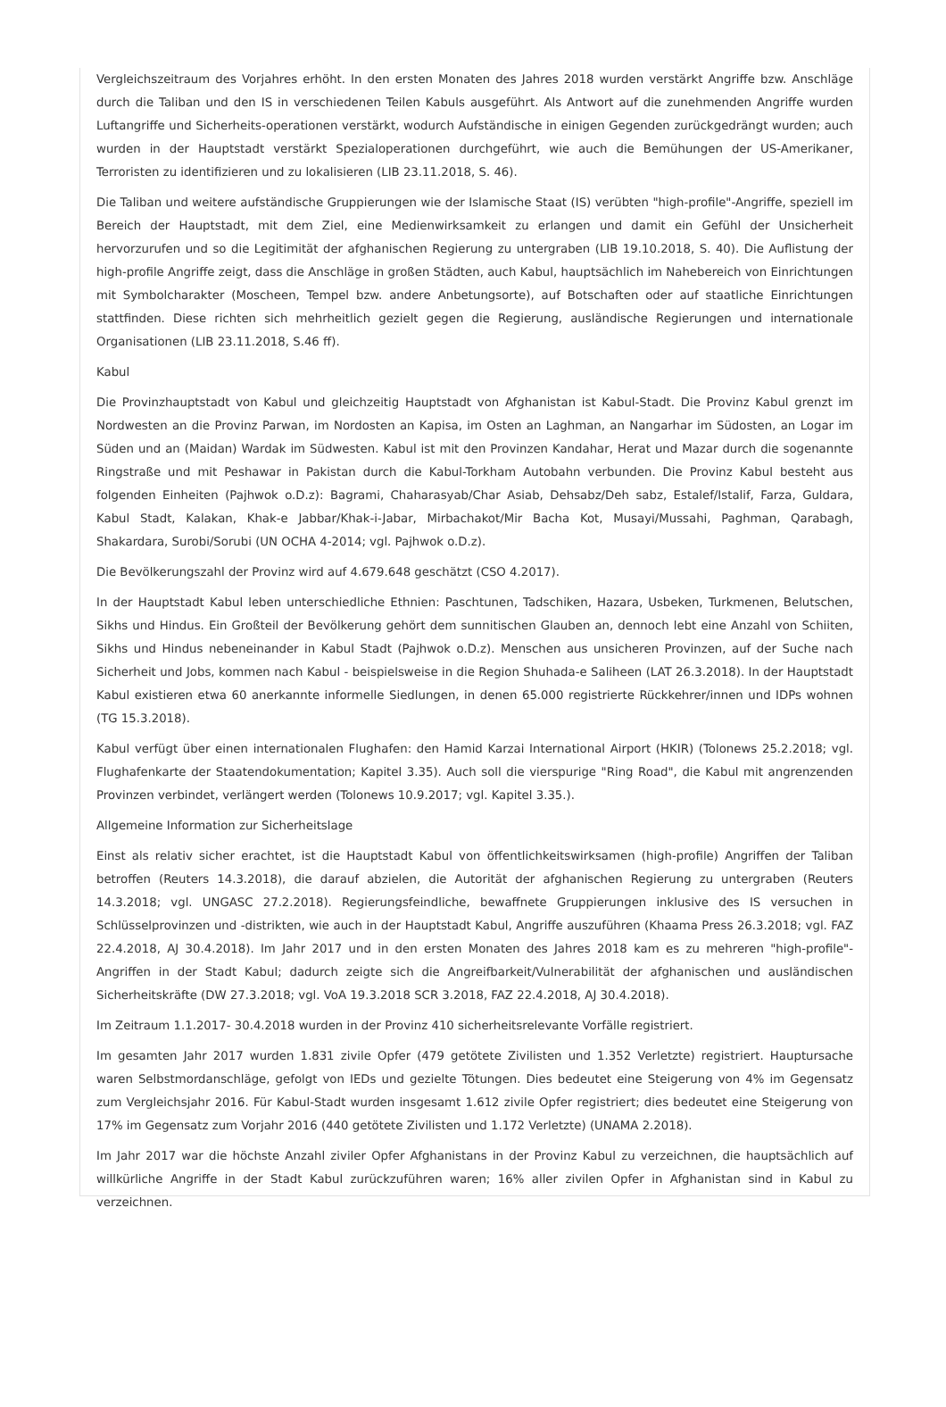Vergleichszeitraum des Vorjahres erhöht. In den ersten Monaten des Jahres 2018 wurden verstärkt Angriffe bzw. Anschläge durch die Taliban und den IS in verschiedenen Teilen Kabuls ausgeführt. Als Antwort auf die zunehmenden Angriffe wurden Luftangriffe und Sicherheits-operationen verstärkt, wodurch Aufständische in einigen Gegenden zurückgedrängt wurden; auch wurden in der Hauptstadt verstärkt Spezialoperationen durchgeführt, wie auch die Bemühungen der US-Amerikaner, Terroristen zu identifizieren und zu lokalisieren (LIB 23.11.2018, S. 46).
Die Taliban und weitere aufständische Gruppierungen wie der Islamische Staat (IS) verübten "high-profile"-Angriffe, speziell im Bereich der Hauptstadt, mit dem Ziel, eine Medienwirksamkeit zu erlangen und damit ein Gefühl der Unsicherheit hervorzurufen und so die Legitimität der afghanischen Regierung zu untergraben (LIB 19.10.2018, S. 40). Die Auflistung der high-profile Angriffe zeigt, dass die Anschläge in großen Städten, auch Kabul, hauptsächlich im Nahebereich von Einrichtungen mit Symbolcharakter (Moscheen, Tempel bzw. andere Anbetungsorte), auf Botschaften oder auf staatliche Einrichtungen stattfinden. Diese richten sich mehrheitlich gezielt gegen die Regierung, ausländische Regierungen und internationale Organisationen (LIB 23.11.2018, S.46 ff).
Kabul
Die Provinzhauptstadt von Kabul und gleichzeitig Hauptstadt von Afghanistan ist Kabul-Stadt. Die Provinz Kabul grenzt im Nordwesten an die Provinz Parwan, im Nordosten an Kapisa, im Osten an Laghman, an Nangarhar im Südosten, an Logar im Süden und an (Maidan) Wardak im Südwesten. Kabul ist mit den Provinzen Kandahar, Herat und Mazar durch die sogenannte Ringstraße und mit Peshawar in Pakistan durch die Kabul-Torkham Autobahn verbunden. Die Provinz Kabul besteht aus folgenden Einheiten (Pajhwok o.D.z): Bagrami, Chaharasyab/Char Asiab, Dehsabz/Deh sabz, Estalef/Istalif, Farza, Guldara, Kabul Stadt, Kalakan, Khak-e Jabbar/Khak-i-Jabar, Mirbachakot/Mir Bacha Kot, Musayi/Mussahi, Paghman, Qarabagh, Shakardara, Surobi/Sorubi (UN OCHA 4-2014; vgl. Pajhwok o.D.z).
Die Bevölkerungszahl der Provinz wird auf 4.679.648 geschätzt (CSO 4.2017).
In der Hauptstadt Kabul leben unterschiedliche Ethnien: Paschtunen, Tadschiken, Hazara, Usbeken, Turkmenen, Belutschen, Sikhs und Hindus. Ein Großteil der Bevölkerung gehört dem sunnitischen Glauben an, dennoch lebt eine Anzahl von Schiiten, Sikhs und Hindus nebeneinander in Kabul Stadt (Pajhwok o.D.z). Menschen aus unsicheren Provinzen, auf der Suche nach Sicherheit und Jobs, kommen nach Kabul - beispielsweise in die Region Shuhada-e Saliheen (LAT 26.3.2018). In der Hauptstadt Kabul existieren etwa 60 anerkannte informelle Siedlungen, in denen 65.000 registrierte Rückkehrer/innen und IDPs wohnen (TG 15.3.2018).
Kabul verfügt über einen internationalen Flughafen: den Hamid Karzai International Airport (HKIR) (Tolonews 25.2.2018; vgl. Flughafenkarte der Staatendokumentation; Kapitel 3.35). Auch soll die vierspurige "Ring Road", die Kabul mit angrenzenden Provinzen verbindet, verlängert werden (Tolonews 10.9.2017; vgl. Kapitel 3.35.).
Allgemeine Information zur Sicherheitslage
Einst als relativ sicher erachtet, ist die Hauptstadt Kabul von öffentlichkeitswirksamen (high-profile) Angriffen der Taliban betroffen (Reuters 14.3.2018), die darauf abzielen, die Autorität der afghanischen Regierung zu untergraben (Reuters 14.3.2018; vgl. UNGASC 27.2.2018). Regierungsfeindliche, bewaffnete Gruppierungen inklusive des IS versuchen in Schlüsselprovinzen und -distrikten, wie auch in der Hauptstadt Kabul, Angriffe auszuführen (Khaama Press 26.3.2018; vgl. FAZ 22.4.2018, AJ 30.4.2018). Im Jahr 2017 und in den ersten Monaten des Jahres 2018 kam es zu mehreren "high-profile"-Angriffen in der Stadt Kabul; dadurch zeigte sich die Angreifbarkeit/Vulnerabilität der afghanischen und ausländischen Sicherheitskräfte (DW 27.3.2018; vgl. VoA 19.3.2018 SCR 3.2018, FAZ 22.4.2018, AJ 30.4.2018).
Im Zeitraum 1.1.2017- 30.4.2018 wurden in der Provinz 410 sicherheitsrelevante Vorfälle registriert.
Im gesamten Jahr 2017 wurden 1.831 zivile Opfer (479 getötete Zivilisten und 1.352 Verletzte) registriert. Hauptursache waren Selbstmordanschläge, gefolgt von IEDs und gezielte Tötungen. Dies bedeutet eine Steigerung von 4% im Gegensatz zum Vergleichsjahr 2016. Für Kabul-Stadt wurden insgesamt 1.612 zivile Opfer registriert; dies bedeutet eine Steigerung von 17% im Gegensatz zum Vorjahr 2016 (440 getötete Zivilisten und 1.172 Verletzte) (UNAMA 2.2018).
Im Jahr 2017 war die höchste Anzahl ziviler Opfer Afghanistans in der Provinz Kabul zu verzeichnen, die hauptsächlich auf willkürliche Angriffe in der Stadt Kabul zurückzuführen waren; 16% aller zivilen Opfer in Afghanistan sind in Kabul zu verzeichnen.